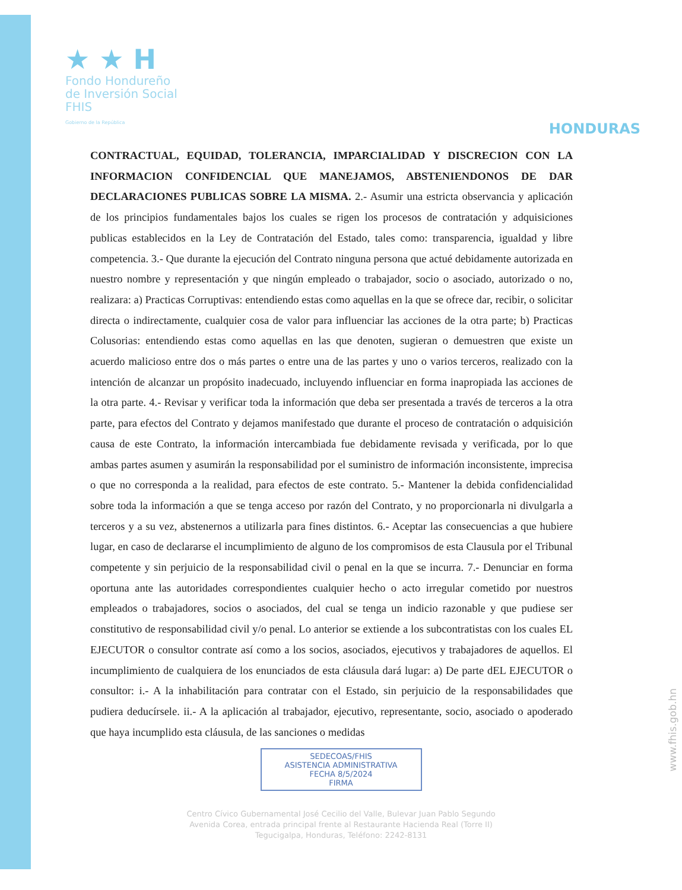★ ★ H
Fondo Hondureño
de Inversión Social
FHIS
Gobierno de la República
HONDURAS
CONTRACTUAL, EQUIDAD, TOLERANCIA, IMPARCIALIDAD Y DISCRECION CON LA INFORMACION CONFIDENCIAL QUE MANEJAMOS, ABSTENIENDONOS DE DAR DECLARACIONES PUBLICAS SOBRE LA MISMA. 2.- Asumir una estricta observancia y aplicación de los principios fundamentales bajos los cuales se rigen los procesos de contratación y adquisiciones publicas establecidos en la Ley de Contratación del Estado, tales como: transparencia, igualdad y libre competencia. 3.- Que durante la ejecución del Contrato ninguna persona que actué debidamente autorizada en nuestro nombre y representación y que ningún empleado o trabajador, socio o asociado, autorizado o no, realizara: a) Practicas Corruptivas: entendiendo estas como aquellas en la que se ofrece dar, recibir, o solicitar directa o indirectamente, cualquier cosa de valor para influenciar las acciones de la otra parte; b) Practicas Colusorias: entendiendo estas como aquellas en las que denoten, sugieran o demuestren que existe un acuerdo malicioso entre dos o más partes o entre una de las partes y uno o varios terceros, realizado con la intención de alcanzar un propósito inadecuado, incluyendo influenciar en forma inapropiada las acciones de la otra parte. 4.- Revisar y verificar toda la información que deba ser presentada a través de terceros a la otra parte, para efectos del Contrato y dejamos manifestado que durante el proceso de contratación o adquisición causa de este Contrato, la información intercambiada fue debidamente revisada y verificada, por lo que ambas partes asumen y asumirán la responsabilidad por el suministro de información inconsistente, imprecisa o que no corresponda a la realidad, para efectos de este contrato. 5.- Mantener la debida confidencialidad sobre toda la información a que se tenga acceso por razón del Contrato, y no proporcionarla ni divulgarla a terceros y a su vez, abstenernos a utilizarla para fines distintos. 6.- Aceptar las consecuencias a que hubiere lugar, en caso de declararse el incumplimiento de alguno de los compromisos de esta Clausula por el Tribunal competente y sin perjuicio de la responsabilidad civil o penal en la que se incurra. 7.- Denunciar en forma oportuna ante las autoridades correspondientes cualquier hecho o acto irregular cometido por nuestros empleados o trabajadores, socios o asociados, del cual se tenga un indicio razonable y que pudiese ser constitutivo de responsabilidad civil y/o penal. Lo anterior se extiende a los subcontratistas con los cuales EL EJECUTOR o consultor contrate así como a los socios, asociados, ejecutivos y trabajadores de aquellos. El incumplimiento de cualquiera de los enunciados de esta cláusula dará lugar: a) De parte dEL EJECUTOR o consultor: i.- A la inhabilitación para contratar con el Estado, sin perjuicio de la responsabilidades que pudiera deducírsele. ii.- A la aplicación al trabajador, ejecutivo, representante, socio, asociado o apoderado que haya incumplido esta cláusula, de las sanciones o medidas
SEDECOAS/FHIS
ASISTENCIA ADMINISTRATIVA
FECHA 8/5/2024
FIRMA
Centro Cívico Gubernamental José Cecilio del Valle, Bulevar Juan Pablo Segundo
Avenida Corea, entrada principal frente al Restaurante Hacienda Real (Torre II)
Tegucigalpa, Honduras, Teléfono: 2242-8131
www.fhis.gob.hn